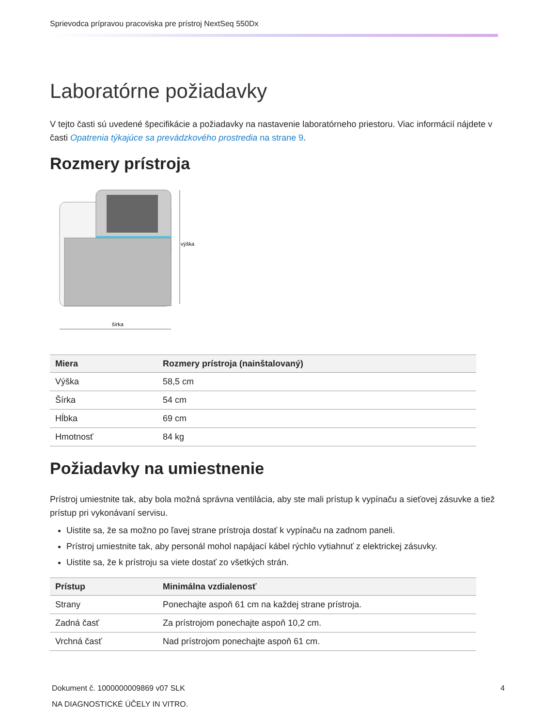Sprievodca prípravou pracoviska pre prístroj NextSeq 550Dx
Laboratórne požiadavky
V tejto časti sú uvedené špecifikácie a požiadavky na nastavenie laboratórneho priestoru. Viac informácií nájdete v časti Opatrenia týkajúce sa prevádzkového prostredia na strane 9.
Rozmery prístroja
výška
šírka
| Miera | Rozmery prístroja (nainštalovaný) |
| --- | --- |
| Výška | 58,5 cm |
| Šírka | 54 cm |
| Hĺbka | 69 cm |
| Hmotnosť | 84 kg |
Požiadavky na umiestnenie
Prístroj umiestnite tak, aby bola možná správna ventilácia, aby ste mali prístup k vypínaču a sieťovej zásuvke a tiež prístup pri vykonávaní servisu.
Uistite sa, že sa možno po ľavej strane prístroja dostať k vypínaču na zadnom paneli.
Prístroj umiestnite tak, aby personál mohol napájací kábel rýchlo vytiahnuť z elektrickej zásuvky.
Uistite sa, že k prístroju sa viete dostať zo všetkých strán.
| Prístup | Minimálna vzdialenosť |
| --- | --- |
| Strany | Ponechajte aspoň 61 cm na každej strane prístroja. |
| Zadná časť | Za prístrojom ponechajte aspoň 10,2 cm. |
| Vrchná časť | Nad prístrojom ponechajte aspoň 61 cm. |
Dokument č. 1000000009869 v07 SLK
NA DIAGNOSTICKÉ ÚČELY IN VITRO.
4